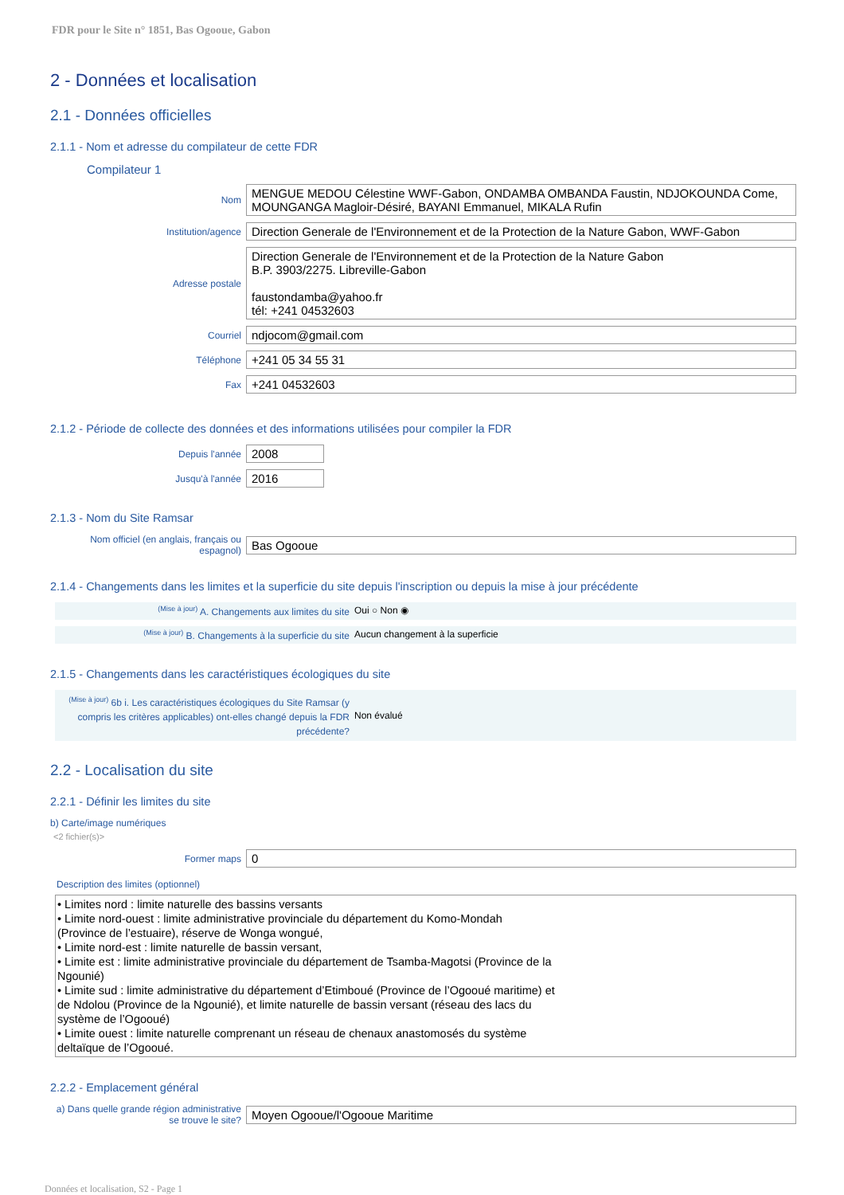FDR pour le Site n° 1851, Bas Ogooue, Gabon
2 - Données et localisation
2.1 - Données officielles
2.1.1 - Nom et adresse du compilateur de cette FDR
Compilateur 1
Nom
MENGUE MEDOU Célestine WWF-Gabon, ONDAMBA OMBANDA Faustin, NDJOKOUNDA Come, MOUNGANGA Magloir-Désiré, BAYANI Emmanuel, MIKALA Rufin
Institution/agence
Direction Generale de l'Environnement et de la Protection de la Nature Gabon, WWF-Gabon
Adresse postale
Direction Generale de l'Environnement et de la Protection de la Nature Gabon
B.P. 3903/2275. Libreville-Gabon
faustondamba@yahoo.fr
tél: +241 04532603
Courriel
ndjocom@gmail.com
Téléphone
+241 05 34 55 31
Fax
+241 04532603
2.1.2 - Période de collecte des données et des informations utilisées pour compiler la FDR
Depuis l'année
2008
Jusqu'à l'année
2016
2.1.3 - Nom du Site Ramsar
Nom officiel (en anglais, français ou espagnol)
Bas Ogooue
2.1.4 - Changements dans les limites et la superficie du site depuis l'inscription ou depuis la mise à jour précédente
<sup>(Mise à jour)</sup> A. Changements aux limites du site Oui ○ Non ◉
<sup>(Mise à jour)</sup> B. Changements à la superficie du site
Aucun changement à la superficie
2.1.5 - Changements dans les caractéristiques écologiques du site
<sup>(Mise à jour)</sup> 6b i. Les caractéristiques écologiques du Site Ramsar (y compris les critères applicables) ont-elles changé depuis la FDR précédente?
Non évalué
2.2 - Localisation du site
2.2.1 - Définir les limites du site
b) Carte/image numériques
<2 fichier(s)>
Former maps
0
Description des limites (optionnel)
• Limites nord : limite naturelle des bassins versants
• Limite nord-ouest : limite administrative provinciale du département du Komo-Mondah
(Province de l’estuaire), réserve de Wonga wongué,
• Limite nord-est : limite naturelle de bassin versant,
• Limite est : limite administrative provinciale du département de Tsamba-Magotsi (Province de la
Ngounié)
• Limite sud : limite administrative du département d’Etimboué (Province de l’Ogooué maritime) et
de Ndolou (Province de la Ngounié), et limite naturelle de bassin versant (réseau des lacs du
système de l’Ogooué)
• Limite ouest : limite naturelle comprenant un réseau de chenaux anastomosés du système
deltaïque de l’Ogooué.
2.2.2 - Emplacement général
a) Dans quelle grande région administrative se trouve le site?
Moyen Ogooue/l'Ogooue Maritime
Données et localisation, S2 - Page 1